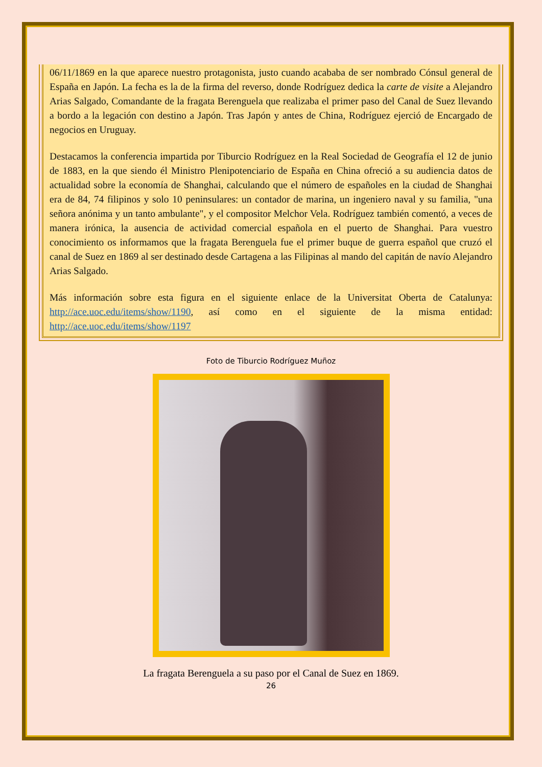06/11/1869 en la que aparece nuestro protagonista, justo cuando acababa de ser nombrado Cónsul general de España en Japón. La fecha es la de la firma del reverso, donde Rodríguez dedica la carte de visite a Alejandro Arias Salgado, Comandante de la fragata Berenguela que realizaba el primer paso del Canal de Suez llevando a bordo a la legación con destino a Japón. Tras Japón y antes de China, Rodríguez ejerció de Encargado de negocios en Uruguay.
Destacamos la conferencia impartida por Tiburcio Rodríguez en la Real Sociedad de Geografía el 12 de junio de 1883, en la que siendo él Ministro Plenipotenciario de España en China ofreció a su audiencia datos de actualidad sobre la economía de Shanghai, calculando que el número de españoles en la ciudad de Shanghai era de 84, 74 filipinos y solo 10 peninsulares: un contador de marina, un ingeniero naval y su familia, "una señora anónima y un tanto ambulante", y el compositor Melchor Vela. Rodríguez también comentó, a veces de manera irónica, la ausencia de actividad comercial española en el puerto de Shanghai. Para vuestro conocimiento os informamos que la fragata Berenguela fue el primer buque de guerra español que cruzó el canal de Suez en 1869 al ser destinado desde Cartagena a las Filipinas al mando del capitán de navío Alejandro Arias Salgado.
Más información sobre esta figura en el siguiente enlace de la Universitat Oberta de Catalunya: http://ace.uoc.edu/items/show/1190, así como en el siguiente de la misma entidad: http://ace.uoc.edu/items/show/1197
Foto de Tiburcio Rodríguez Muñoz
La fragata Berenguela a su paso por el Canal de Suez en 1869.
26